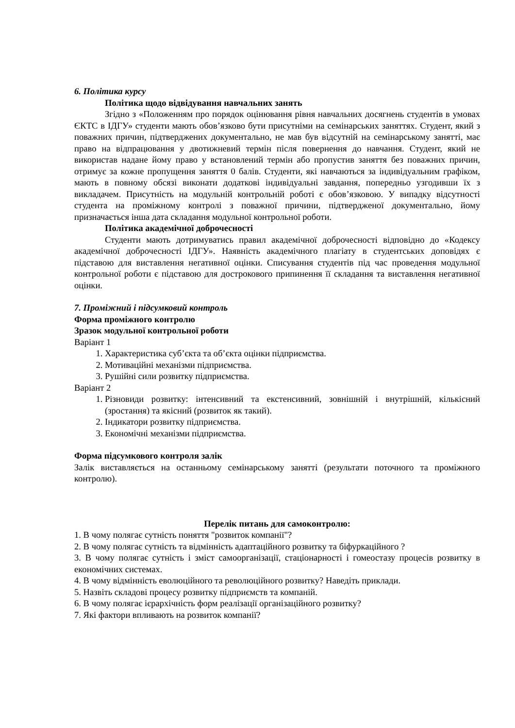6. Політика курсу
Політика щодо відвідування навчальних занять
Згідно з «Положенням про порядок оцінювання рівня навчальних досягнень студентів в умовах ЄКТС в ІДГУ» студенти мають обов’язково бути присутніми на семінарських заняттях. Студент, який з поважних причин, підтверджених документально, не мав був відсутній на семінарському занятті, має право на відпрацювання у двотижневий термін після повернення до навчання. Студент, який не використав надане йому право у встановлений термін або пропустив заняття без поважних причин, отримує за кожне пропущення заняття 0 балів. Студенти, які навчаються за індивідуальним графіком, мають в повному обсязі виконати додаткові індивідуальні завдання, попередньо узгодивши їх з викладачем. Присутність на модульній контрольній роботі є обов’язковою. У випадку відсутності студента на проміжному контролі з поважної причини, підтвердженої документально, йому призначається інша дата складання модульної контрольної роботи.
Політика академічної доброчесності
Студенти мають дотримуватись правил академічної доброчесності відповідно до «Кодексу академічної доброчесності ІДГУ». Наявність академічного плагіату в студентських доповідях є підставою для виставлення негативної оцінки. Списування студентів під час проведення модульної контрольної роботи є підставою для дострокового припинення її складання та виставлення негативної оцінки.
7. Проміжний і підсумковий контроль
Форма проміжного контролю
Зразок модульної контрольної роботи
Варіант 1
1. Характеристика суб’єкта та об’єкта оцінки підприємства.
2. Мотиваційні механізми підприємства.
3. Рушійні сили розвитку підприємства.
Варіант 2
1. Різновиди розвитку: інтенсивний та екстенсивний, зовнішній і внутрішній, кількісний (зростання) та якісний (розвиток як такий).
2. Індикатори розвитку підприємства.
3. Економічні механізми підприємства.
Форма підсумкового контроля залік
Залік виставляється на останньому семінарському занятті (результати поточного та проміжного контролю).
Перелік питань для самоконтролю:
1. В чому полягає сутність поняття "розвиток компанії"?
2. В чому полягає сутність та відмінність адаптаційного розвитку та біфуркаційного ?
3. В чому полягає сутність і зміст самоорганізації, стаціонарності і гомеостазу процесів розвитку в економічних системах.
4. В чому відмінність еволюційного та революційного розвитку? Наведіть приклади.
5. Назвіть складові процесу розвитку підприємств та компаній.
6. В чому полягає ієрархічність форм реалізації організаційного розвитку?
7. Які фактори впливають на розвиток компанії?